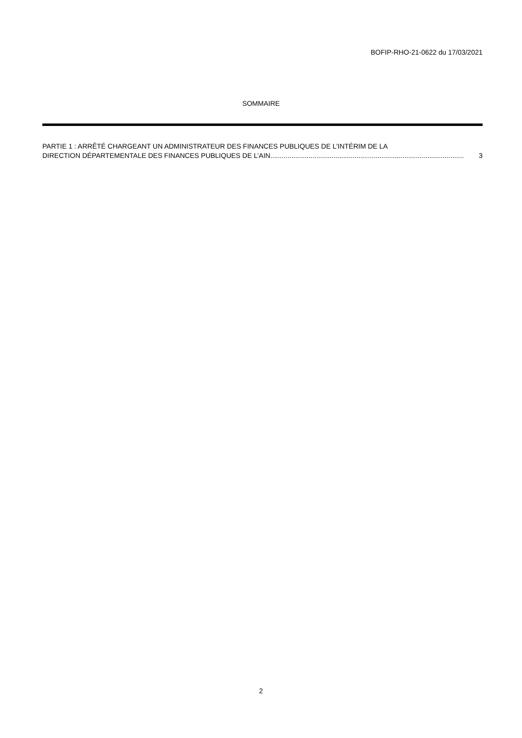BOFIP-RHO-21-0622 du 17/03/2021
SOMMAIRE
PARTIE 1 : ARRÊTÉ CHARGEANT UN ADMINISTRATEUR DES FINANCES PUBLIQUES DE L’INTÉRIM DE LA
DIRECTION DÉPARTEMENTALE DES FINANCES PUBLIQUES DE L’AIN..................................................................................................... 3
2